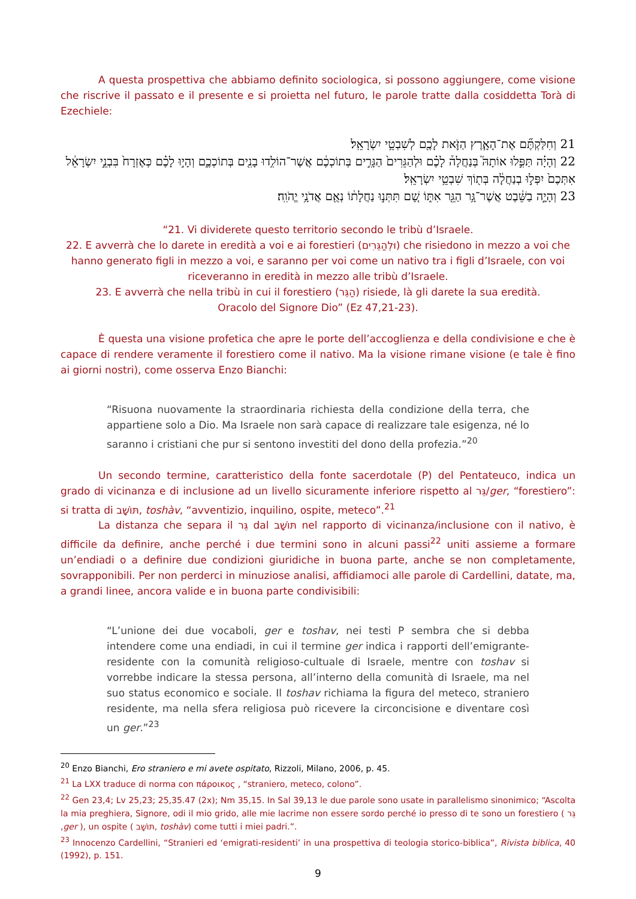A questa prospettiva che abbiamo definito sociologica, si possono aggiungere, come visione che riscrive il passato e il presente e si proietta nel futuro, le parole tratte dalla cosiddetta Torà di Ezechiele:
21 וְחִלַּקְתֶּ֞ם אֶת־הָאָ֧רֶץ הַזֹּ֛את לָכֶ֖ם לְשִׁבְטֵ֥י יִשְׂרָאֵֽל׃
22 וְהָיָ֗ה תַּפִּ֣לוּ אוֹתָהּ֮ בְּנַחֲלָה֒ לָכֶ֗ם וּלְהַגֵּרִים֙ הַגָּרִ֣ים בְּתוֹכְכֶ֔ם אֲשֶׁר־הוֹלִ֥דוּ בָנִ֖ים בְּתוֹכְכֶ֑ם וְהָי֣וּ לָכֶ֗ם כְּאֶזְרָח֙ בִּבְנֵ֣י יִשְׂרָאֵ֔ל אִתְּכֶם֙ יִפְּל֣וּ בְנַחֲלָ֔ה בְּת֖וֹךְ שִׁבְטֵ֥י יִשְׂרָאֵֽל׃
23 וְהָיָ֣ה בַשֵּׁ֔בֶט אֲשֶׁר־גָּ֥ר הַגֵּ֖ר אִתּ֑וֹ שָׁ֚ם תִּתְּנ֣וּ נַחֲלָת֔וֹ נְאֻ֖ם אֲדֹנָ֥י יֱהֹוִֽה׃
“21. Vi dividerete questo territorio secondo le tribù d’Israele.
22. E avverrà che lo darete in eredità a voi e ai forestieri (וּלְהַגֵּרִים) che risiedono in mezzo a voi che hanno generato figli in mezzo a voi, e saranno per voi come un nativo tra i figli d’Israele, con voi riceveranno in eredità in mezzo alle tribù d’Israele.
23. E avverrà che nella tribù in cui il forestiero (הַגֵּר) risiede, là gli darete la sua eredità.
Oracolo del Signore Dio” (Ez 47,21-23).
È questa una visione profetica che apre le porte dell’accoglienza e della condivisione e che è capace di rendere veramente il forestiero come il nativo. Ma la visione rimane visione (e tale è fino ai giorni nostri), come osserva Enzo Bianchi:
“Risuona nuovamente la straordinaria richiesta della condizione della terra, che appartiene solo a Dio. Ma Israele non sarà capace di realizzare tale esigenza, né lo saranno i cristiani che pur si sentono investiti del dono della profezia.”<sup>20</sup>
Un secondo termine, caratteristico della fonte sacerdotale (P) del Pentateuco, indica un grado di vicinanza e di inclusione ad un livello sicuramente inferiore rispetto al גֵּר/ger, “forestiero”: si tratta di תּוֹשָׁב, toshàv, “avventizio, inquilino, ospite, meteco”.<sup>21</sup>
La distanza che separa il גֵּר dal תּוֹשָׁב nel rapporto di vicinanza/inclusione con il nativo, è difficile da definire, anche perché i due termini sono in alcuni passi<sup>22</sup> uniti assieme a formare un’endiadi o a definire due condizioni giuridiche in buona parte, anche se non completamente, sovrapponibili. Per non perderci in minuziose analisi, affidiamoci alle parole di Cardellini, datate, ma, a grandi linee, ancora valide e in buona parte condivisibili:
“L’unione dei due vocaboli, ger e toshav, nei testi P sembra che si debba intendere come una endiadi, in cui il termine ger indica i rapporti dell’emigrante-residente con la comunità religioso-cultuale di Israele, mentre con toshav si vorrebbe indicare la stessa persona, all’interno della comunità di Israele, ma nel suo status economico e sociale. Il toshav richiama la figura del meteco, straniero residente, ma nella sfera religiosa può ricevere la circoncisione e diventare così un ger.”<sup>23</sup>
<sup>20</sup> Enzo Bianchi, Ero straniero e mi avete ospitato, Rizzoli, Milano, 2006, p. 45.
<sup>21</sup> La LXX traduce di norma con πάροικος , “straniero, meteco, colono”.
<sup>22</sup> Gen 23,4; Lv 25,23; 25,35.47 (2x); Nm 35,15. In Sal 39,13 le due parole sono usate in parallelismo sinonimico; “Ascolta la mia preghiera, Signore, odi il mio grido, alle mie lacrime non essere sordo perché io presso di te sono un forestiero ( גֵּר ,ger ), un ospite ( תּוֹשָׁב, toshàv) come tutti i miei padri.”.
<sup>23</sup> Innocenzo Cardellini, “Stranieri ed ‘emigrati-residenti’ in una prospettiva di teologia storico-biblica”, Rivista biblica, 40 (1992), p. 151.
9